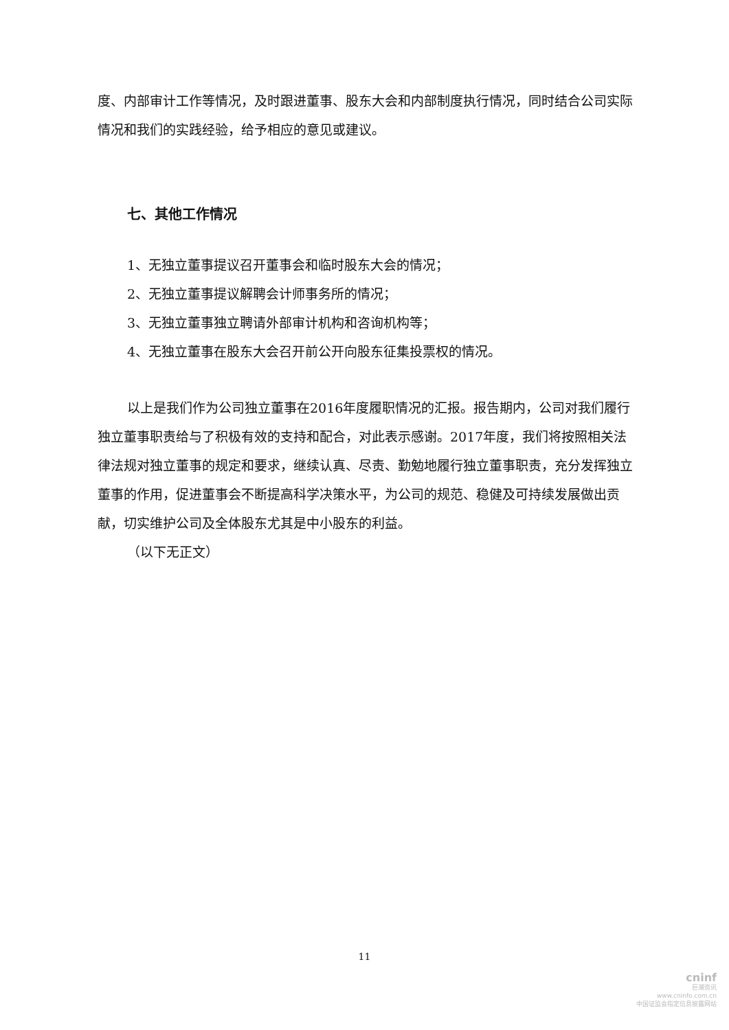度、内部审计工作等情况，及时跟进董事、股东大会和内部制度执行情况，同时结合公司实际情况和我们的实践经验，给予相应的意见或建议。
七、其他工作情况
1、无独立董事提议召开董事会和临时股东大会的情况；
2、无独立董事提议解聘会计师事务所的情况；
3、无独立董事独立聘请外部审计机构和咨询机构等；
4、无独立董事在股东大会召开前公开向股东征集投票权的情况。
以上是我们作为公司独立董事在2016年度履职情况的汇报。报告期内，公司对我们履行独立董事职责给与了积极有效的支持和配合，对此表示感谢。2017年度，我们将按照相关法律法规对独立董事的规定和要求，继续认真、尽责、勤勉地履行独立董事职责，充分发挥独立董事的作用，促进董事会不断提高科学决策水平，为公司的规范、稳健及可持续发展做出贡献，切实维护公司及全体股东尤其是中小股东的利益。
（以下无正文）
11
cninf
巨潮资讯
www.cninfo.com.cn
中国证监会指定信息披露网站